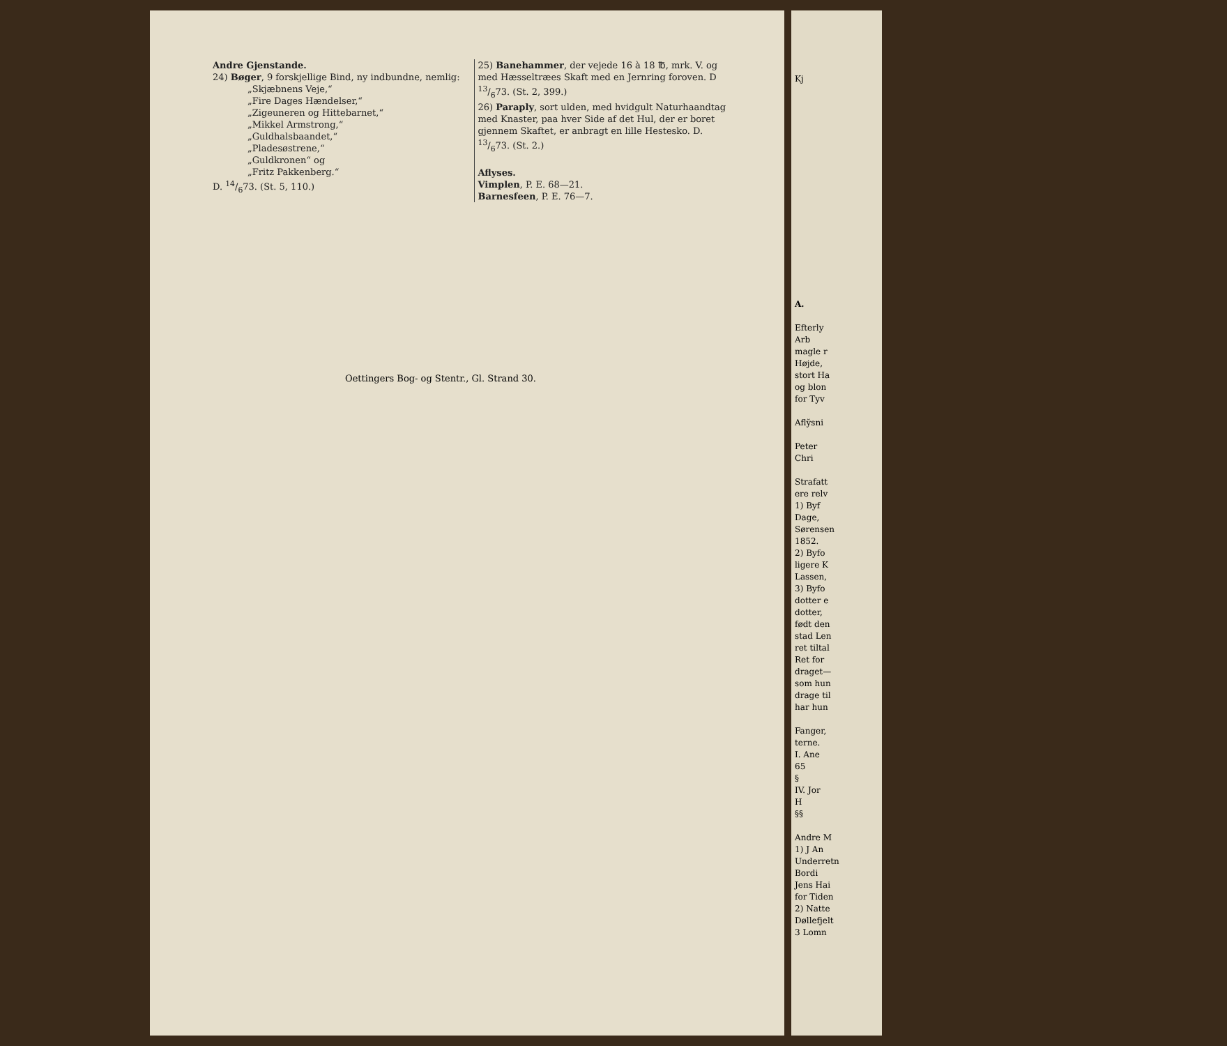Kj
A.
Efterly
Arb
magle r
Højde,
stort Ha
og blon
for Tyv
Afly̆sni
Peter
Chri
Strafatt
ere relv
1) Byf
Dage,
Sørensen
1852.
2) Byfo
ligere K
Lassen,
3) Byfo
dotter e
dotter,
født den
stad Len
ret tiltal
Ret for
draget—
som hun
drage til
har hun
Fanger,
terne.
I. Ane
65
§
IV. Jor
H
§§
Andre M
1) J An
Underretn
Bordi
Jens Hai
for Tiden
2) Natte
Døllefjelt
3 Lomn
Andre Gjenstande.
24) Bøger, 9 forskjellige Bind, ny indbundne, nemlig:
„Skjæbnens Veje,“
„Fire Dages Hændelser,“
„Zigeuneren og Hittebarnet,“
„Mikkel Armstrong,“
„Guldhalsbaandet,“
„Pladesøstrene,“
„Guldkronen“ og
„Fritz Pakkenberg.“
D. 14/673. (St. 5, 110.)
25) Banehammer, der vejede 16 à 18 ℔, mrk. V. og med Hæsseltræes Skaft med en Jernring foroven. D 13/673. (St. 2, 399.)
26) Paraply, sort ulden, med hvidgult Naturhaandtag med Knaster, paa hver Side af det Hul, der er boret gjennem Skaftet, er anbragt en lille Hestesko. D. 13/673. (St. 2.)
Aflyses.
Vimplen, P. E. 68—21.
Barnesfeen, P. E. 76—7.
Oettingers Bog- og Stentr., Gl. Strand 30.